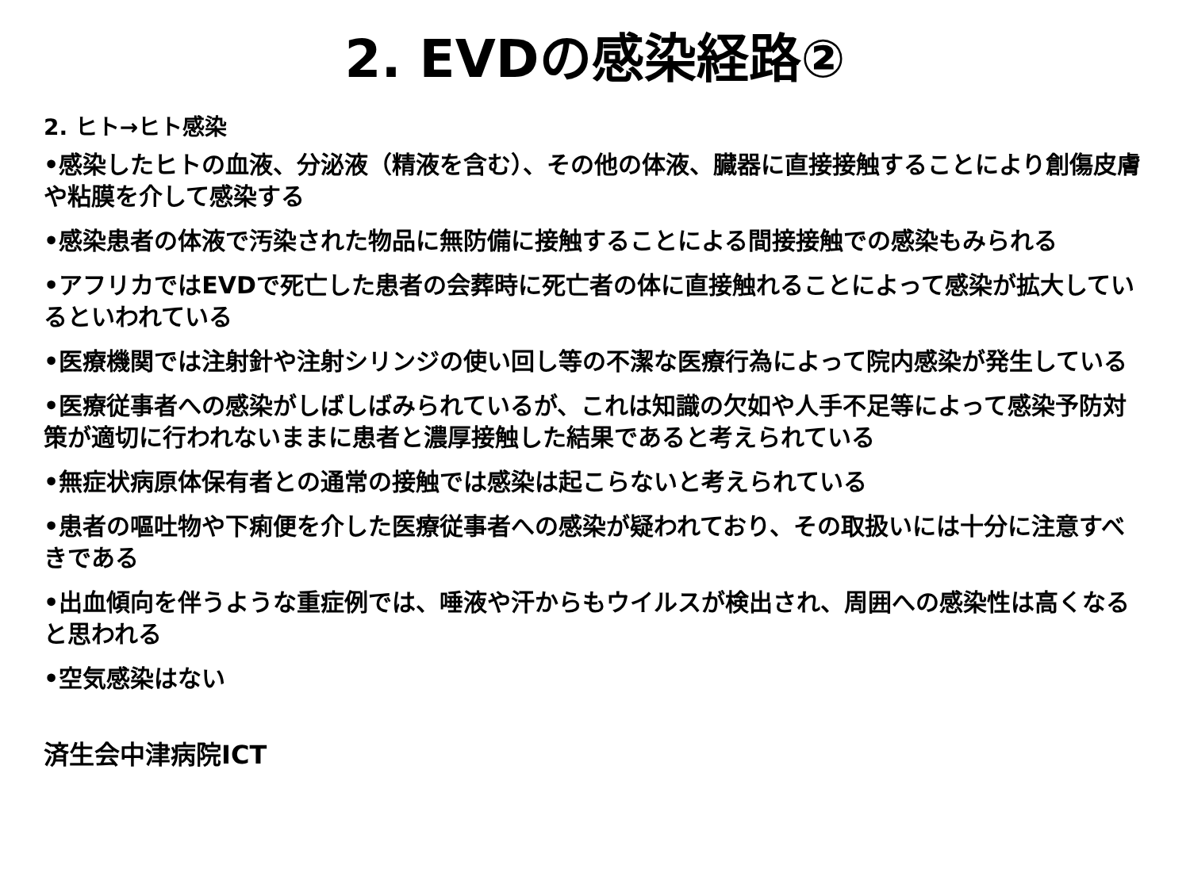2. EVDの感染経路②
2. ヒト→ヒト感染
•感染したヒトの血液、分泌液（精液を含む）、その他の体液、臓器に直接接触することにより創傷皮膚や粘膜を介して感染する
•感染患者の体液で汚染された物品に無防備に接触することによる間接接触での感染もみられる
•アフリカではEVDで死亡した患者の会葬時に死亡者の体に直接触れることによって感染が拡大しているといわれている
•医療機関では注射針や注射シリンジの使い回し等の不潔な医療行為によって院内感染が発生している
•医療従事者への感染がしばしばみられているが、これは知識の欠如や人手不足等によって感染予防対策が適切に行われないままに患者と濃厚接触した結果であると考えられている
•無症状病原体保有者との通常の接触では感染は起こらないと考えられている
•患者の嘔吐物や下痢便を介した医療従事者への感染が疑われており、その取扱いには十分に注意すべきである
•出血傾向を伴うような重症例では、唾液や汗からもウイルスが検出され、周囲への感染性は高くなると思われる
•空気感染はない
済生会中津病院ICT